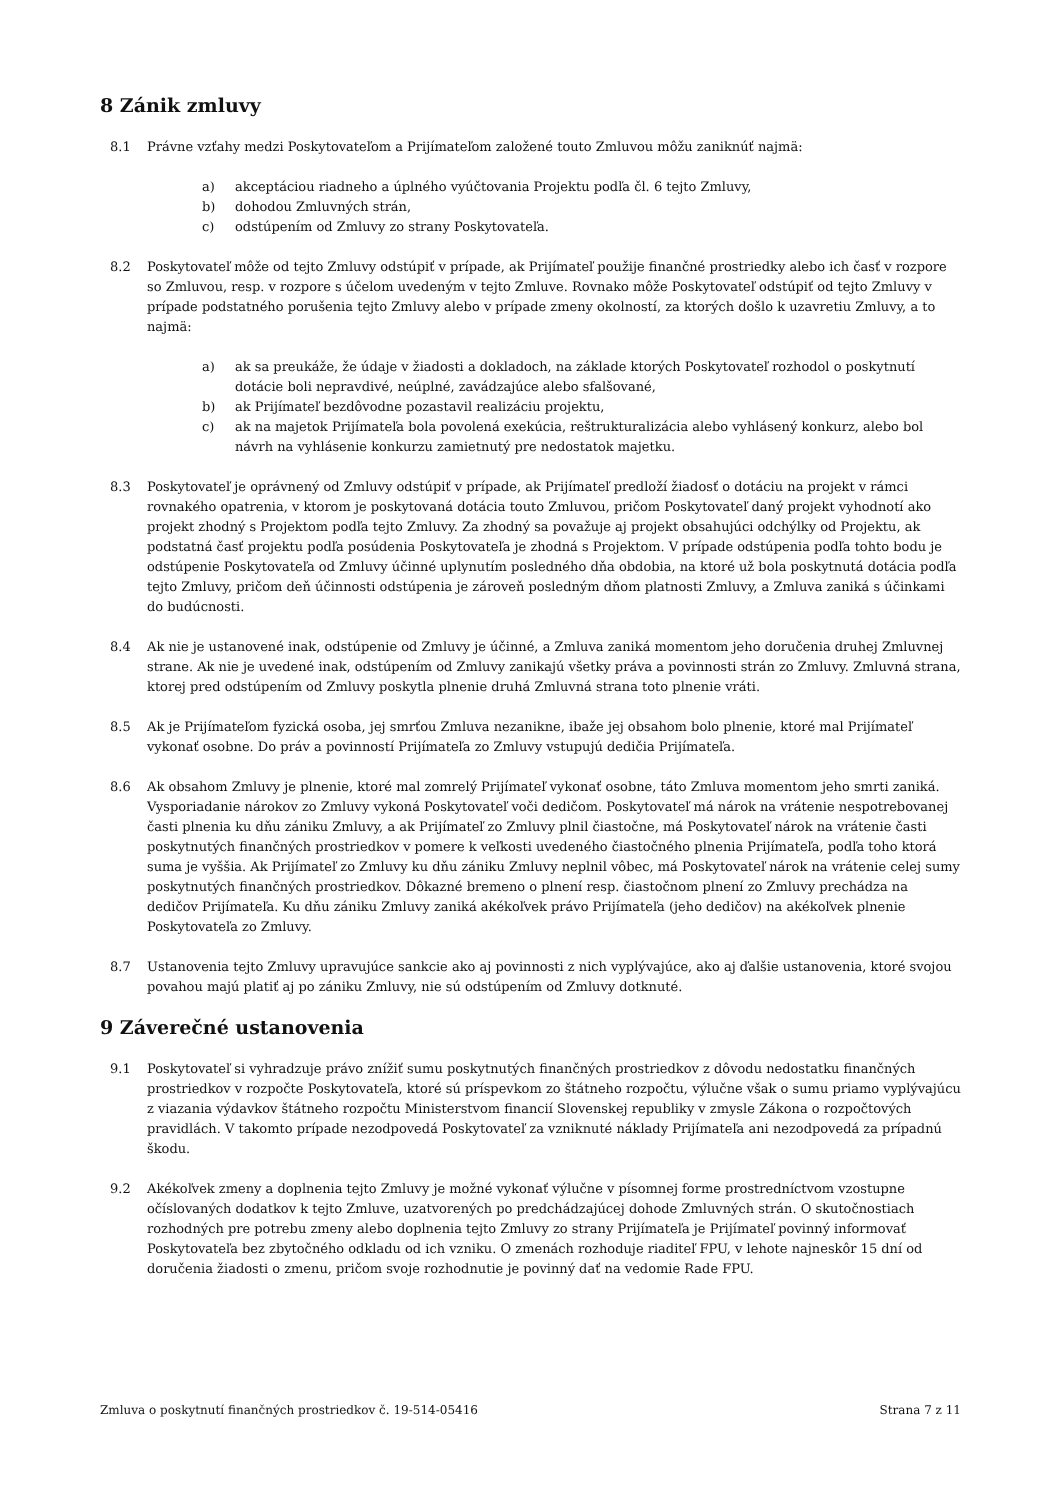8 Zánik zmluvy
8.1 Právne vzťahy medzi Poskytovateľom a Prijímateľom založené touto Zmluvou môžu zaniknúť najmä:
a) akceptáciou riadneho a úplného vyúčtovania Projektu podľa čl. 6 tejto Zmluvy,
b) dohodou Zmluvných strán,
c) odstúpením od Zmluvy zo strany Poskytovateľa.
8.2 Poskytovateľ môže od tejto Zmluvy odstúpiť v prípade, ak Prijímateľ použije finančné prostriedky alebo ich časť v rozpore so Zmluvou, resp. v rozpore s účelom uvedeným v tejto Zmluve. Rovnako môže Poskytovateľ odstúpiť od tejto Zmluvy v prípade podstatného porušenia tejto Zmluvy alebo v prípade zmeny okolností, za ktorých došlo k uzavretiu Zmluvy, a to najmä:
a) ak sa preukáže, že údaje v žiadosti a dokladoch, na základe ktorých Poskytovateľ rozhodol o poskytnutí dotácie boli nepravdivé, neúplné, zavádzajúce alebo sfalšované,
b) ak Prijímateľ bezdôvodne pozastavil realizáciu projektu,
c) ak na majetok Prijímateľa bola povolená exekúcia, reštrukturalizácia alebo vyhlásený konkurz, alebo bol návrh na vyhlásenie konkurzu zamietnutý pre nedostatok majetku.
8.3 Poskytovateľ je oprávnený od Zmluvy odstúpiť v prípade, ak Prijímateľ predloží žiadosť o dotáciu na projekt v rámci rovnakého opatrenia, v ktorom je poskytovaná dotácia touto Zmluvou, pričom Poskytovateľ daný projekt vyhodnotí ako projekt zhodný s Projektom podľa tejto Zmluvy. Za zhodný sa považuje aj projekt obsahujúci odchýlky od Projektu, ak podstatná časť projektu podľa posúdenia Poskytovateľa je zhodná s Projektom. V prípade odstúpenia podľa tohto bodu je odstúpenie Poskytovateľa od Zmluvy účinné uplynutím posledného dňa obdobia, na ktoré už bola poskytnutá dotácia podľa tejto Zmluvy, pričom deň účinnosti odstúpenia je zároveň posledným dňom platnosti Zmluvy, a Zmluva zaniká s účinkami do budúcnosti.
8.4 Ak nie je ustanovené inak, odstúpenie od Zmluvy je účinné, a Zmluva zaniká momentom jeho doručenia druhej Zmluvnej strane. Ak nie je uvedené inak, odstúpením od Zmluvy zanikajú všetky práva a povinnosti strán zo Zmluvy. Zmluvná strana, ktorej pred odstúpením od Zmluvy poskytla plnenie druhá Zmluvná strana toto plnenie vráti.
8.5 Ak je Prijímateľom fyzická osoba, jej smrťou Zmluva nezanikne, ibaže jej obsahom bolo plnenie, ktoré mal Prijímateľ vykonať osobne. Do práv a povinností Prijímateľa zo Zmluvy vstupujú dedičia Prijímateľa.
8.6 Ak obsahom Zmluvy je plnenie, ktoré mal zomrelý Prijímateľ vykonať osobne, táto Zmluva momentom jeho smrti zaniká. Vysporiadanie nárokov zo Zmluvy vykoná Poskytovateľ voči dedičom. Poskytovateľ má nárok na vrátenie nespotrebovanej časti plnenia ku dňu zániku Zmluvy, a ak Prijímateľ zo Zmluvy plnil čiastočne, má Poskytovateľ nárok na vrátenie časti poskytnutých finančných prostriedkov v pomere k veľkosti uvedeného čiastočného plnenia Prijímateľa, podľa toho ktorá suma je vyššia. Ak Prijímateľ zo Zmluvy ku dňu zániku Zmluvy neplnil vôbec, má Poskytovateľ nárok na vrátenie celej sumy poskytnutých finančných prostriedkov. Dôkazné bremeno o plnení resp. čiastočnom plnení zo Zmluvy prechádza na dedičov Prijímateľa. Ku dňu zániku Zmluvy zaniká akékoľvek právo Prijímateľa (jeho dedičov) na akékoľvek plnenie Poskytovateľa zo Zmluvy.
8.7 Ustanovenia tejto Zmluvy upravujúce sankcie ako aj povinnosti z nich vyplývajúce, ako aj ďalšie ustanovenia, ktoré svojou povahou majú platiť aj po zániku Zmluvy, nie sú odstúpením od Zmluvy dotknuté.
9 Záverečné ustanovenia
9.1 Poskytovateľ si vyhradzuje právo znížiť sumu poskytnutých finančných prostriedkov z dôvodu nedostatku finančných prostriedkov v rozpočte Poskytovateľa, ktoré sú príspevkom zo štátneho rozpočtu, výlučne však o sumu priamo vyplývajúcu z viazania výdavkov štátneho rozpočtu Ministerstvom financií Slovenskej republiky v zmysle Zákona o rozpočtových pravidlách. V takomto prípade nezodpovedá Poskytovateľ za vzniknuté náklady Prijímateľa ani nezodpovedá za prípadnú škodu.
9.2 Akékoľvek zmeny a doplnenia tejto Zmluvy je možné vykonať výlučne v písomnej forme prostredníctvom vzostupne očíslovaných dodatkov k tejto Zmluve, uzatvorených po predchádzajúcej dohode Zmluvných strán. O skutočnostiach rozhodných pre potrebu zmeny alebo doplnenia tejto Zmluvy zo strany Prijímateľa je Prijímateľ povinný informovať Poskytovateľa bez zbytočného odkladu od ich vzniku. O zmenách rozhoduje riaditeľ FPU, v lehote najneskôr 15 dní od doručenia žiadosti o zmenu, pričom svoje rozhodnutie je povinný dať na vedomie Rade FPU.
Zmluva o poskytnutí finančných prostriedkov č. 19-514-05416 Strana 7 z 11